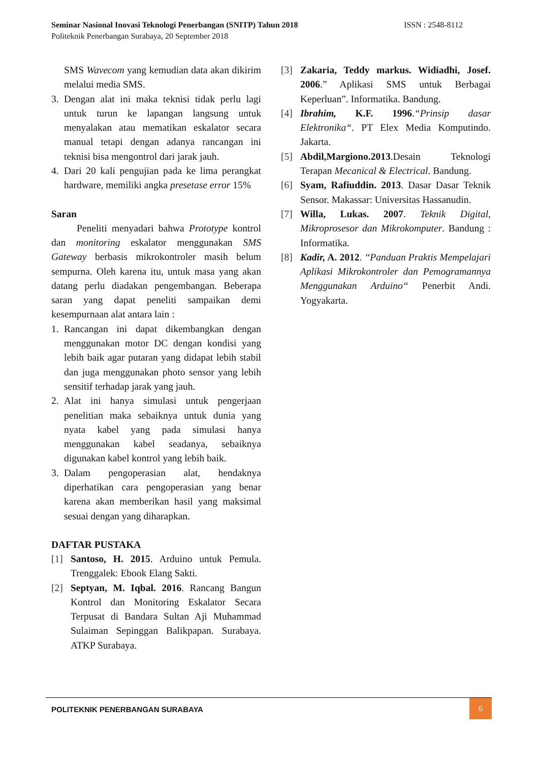Seminar Nasional Inovasi Teknologi Penerbangan (SNITP) Tahun 2018 ISSN : 2548-8112
Politeknik Penerbangan Surabaya, 20 September 2018
SMS Wavecom yang kemudian data akan dikirim melalui media SMS.
3. Dengan alat ini maka teknisi tidak perlu lagi untuk turun ke lapangan langsung untuk menyalakan atau mematikan eskalator secara manual tetapi dengan adanya rancangan ini teknisi bisa mengontrol dari jarak jauh.
4. Dari 20 kali pengujian pada ke lima perangkat hardware, memiliki angka presetase error 15%
Saran
Peneliti menyadari bahwa Prototype kontrol dan monitoring eskalator menggunakan SMS Gateway berbasis mikrokontroler masih belum sempurna. Oleh karena itu, untuk masa yang akan datang perlu diadakan pengembangan. Beberapa saran yang dapat peneliti sampaikan demi kesempurnaan alat antara lain :
1. Rancangan ini dapat dikembangkan dengan menggunakan motor DC dengan kondisi yang lebih baik agar putaran yang didapat lebih stabil dan juga menggunakan photo sensor yang lebih sensitif terhadap jarak yang jauh.
2. Alat ini hanya simulasi untuk pengerjaan penelitian maka sebaiknya untuk dunia yang nyata kabel yang pada simulasi hanya menggunakan kabel seadanya, sebaiknya digunakan kabel kontrol yang lebih baik.
3. Dalam pengoperasian alat, hendaknya diperhatikan cara pengoperasian yang benar karena akan memberikan hasil yang maksimal sesuai dengan yang diharapkan.
DAFTAR PUSTAKA
[1] Santoso, H. 2015. Arduino untuk Pemula. Trenggalek: Ebook Elang Sakti.
[2] Septyan, M. Iqbal. 2016. Rancang Bangun Kontrol dan Monitoring Eskalator Secara Terpusat di Bandara Sultan Aji Muhammad Sulaiman Sepinggan Balikpapan. Surabaya. ATKP Surabaya.
[3] Zakaria, Teddy markus. Widiadhi, Josef. 2006.” Aplikasi SMS untuk Berbagai Keperluan”. Informatika. Bandung.
[4] Ibrahim, K.F. 1996.“Prinsip dasar Elektronika“. PT Elex Media Komputindo. Jakarta.
[5] Abdil,Margiono.2013.Desain Teknologi Terapan Mecanical & Electrical. Bandung.
[6] Syam, Rafiuddin. 2013. Dasar Dasar Teknik Sensor. Makassar: Universitas Hassanudin.
[7] Willa, Lukas. 2007. Teknik Digital, Mikroprosesor dan Mikrokomputer. Bandung : Informatika.
[8] Kadir, A. 2012. ‘‘Panduan Praktis Mempelajari Aplikasi Mikrokontroler dan Pemogramannya Menggunakan Arduino‘‘ Penerbit Andi. Yogyakarta.
POLITEKNIK PENERBANGAN SURABAYA
6